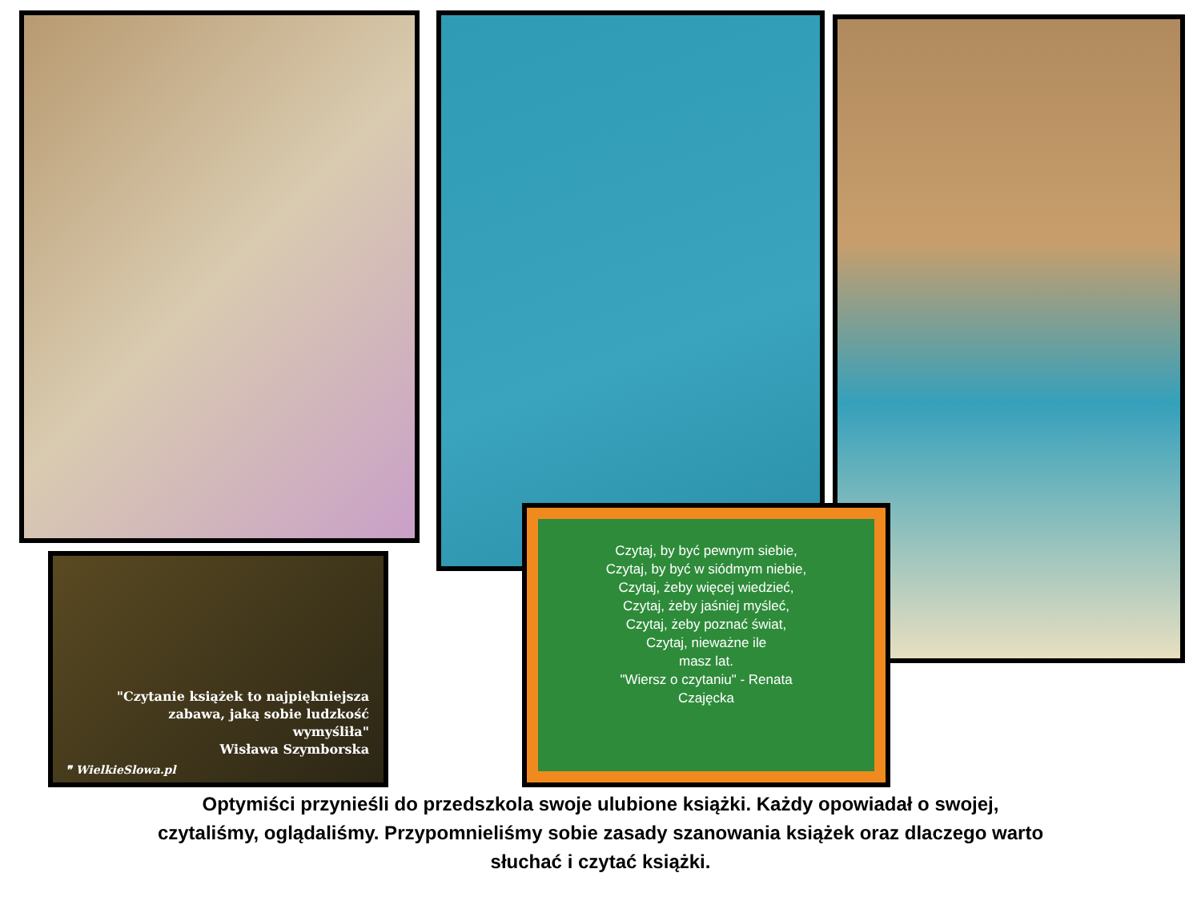"Czytanie książek to najpiękniejsza
zabawa, jaką sobie ludzkość
wymyśliła"
Wisława Szymborska
❞ WielkieSlowa.pl
Czytaj, by być pewnym siebie,
Czytaj, by być w siódmym niebie,
Czytaj, żeby więcej wiedzieć,
Czytaj, żeby jaśniej myśleć,
Czytaj, żeby poznać świat,
Czytaj, nieważne ile
masz lat.
"Wiersz o czytaniu" - Renata
Czajęcka
Optymiści przynieśli do przedszkola swoje ulubione książki. Każdy opowiadał o swojej,
czytaliśmy, oglądaliśmy. Przypomnieliśmy sobie zasady szanowania książek oraz dlaczego warto
słuchać i czytać książki.